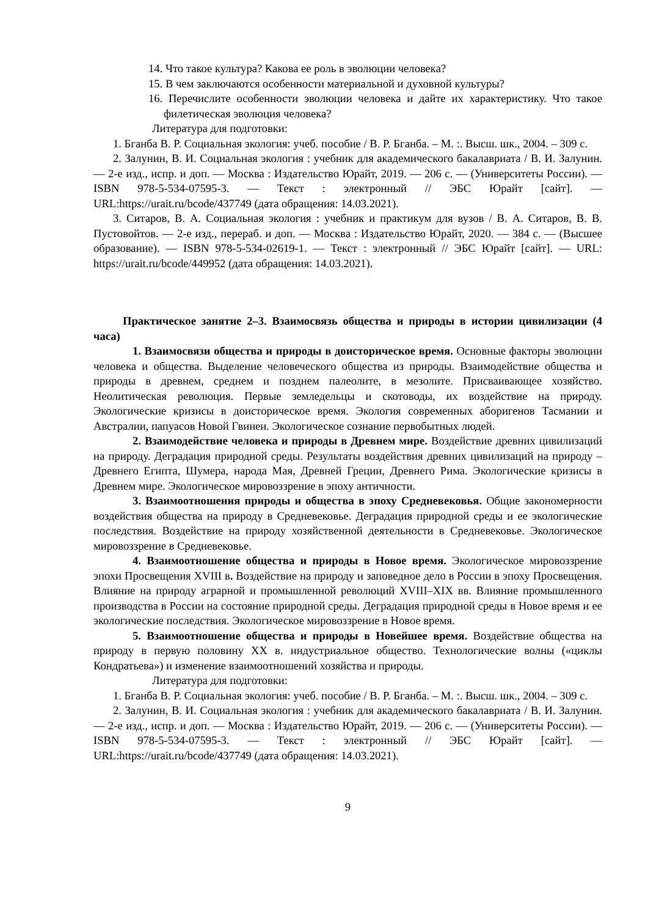14. Что такое культура? Какова ее роль в эволюции человека?
15. В чем заключаются особенности материальной и духовной культуры?
16. Перечислите особенности эволюции человека и дайте их характеристику. Что такое филетическая эволюция человека?
Литература для подготовки:
1. Бганба В. Р. Социальная экология: учеб. пособие / В. Р. Бганба. – М. :. Высш. шк., 2004. – 309 с.
2. Залунин, В. И. Социальная экология : учебник для академического бакалавриата / В. И. Залунин. — 2-е изд., испр. и доп. — Москва : Издательство Юрайт, 2019. — 206 с. — (Университеты России). — ISBN 978-5-534-07595-3. — Текст : электронный // ЭБС Юрайт [сайт]. — URL:https://urait.ru/bcode/437749 (дата обращения: 14.03.2021).
3. Ситаров, В. А. Социальная экология : учебник и практикум для вузов / В. А. Ситаров, В. В. Пустовойтов. — 2-е изд., перераб. и доп. — Москва : Издательство Юрайт, 2020. — 384 с. — (Высшее образование). — ISBN 978-5-534-02619-1. — Текст : электронный // ЭБС Юрайт [сайт]. — URL: https://urait.ru/bcode/449952 (дата обращения: 14.03.2021).
Практическое занятие 2–3. Взаимосвязь общества и природы в истории цивилизации (4 часа)
1. Взаимосвязи общества и природы в доисторическое время. Основные факторы эволюции человека и общества. Выделение человеческого общества из природы. Взаимодействие общества и природы в древнем, среднем и позднем палеолите, в мезолите. Присваивающее хозяйство. Неолитическая революция. Первые земледельцы и скотоводы, их воздействие на природу. Экологические кризисы в доисторическое время. Экология современных аборигенов Тасмании и Австралии, папуасов Новой Гвинеи. Экологическое сознание первобытных людей.
2. Взаимодействие человека и природы в Древнем мире. Воздействие древних цивилизаций на природу. Деградация природной среды. Результаты воздействия древних цивилизаций на природу – Древнего Египта, Шумера, народа Мая, Древней Греции, Древнего Рима. Экологические кризисы в Древнем мире. Экологическое мировоззрение в эпоху античности.
3. Взаимоотношения природы и общества в эпоху Средневековья. Общие закономерности воздействия общества на природу в Средневековье. Деградация природной среды и ее экологические последствия. Воздействие на природу хозяйственной деятельности в Средневековье. Экологическое мировоззрение в Средневековье.
4. Взаимоотношение общества и природы в Новое время. Экологическое мировоззрение эпохи Просвещения XVIII в. Воздействие на природу и заповедное дело в России в эпоху Просвещения. Влияние на природу аграрной и промышленной революций XVIII–XIX вв. Влияние промышленного производства в России на состояние природной среды. Деградация природной среды в Новое время и ее экологические последствия. Экологическое мировоззрение в Новое время.
5. Взаимоотношение общества и природы в Новейшее время. Воздействие общества на природу в первую половину XX в. индустриальное общество. Технологические волны («циклы Кондратьева») и изменение взаимоотношений хозяйства и природы.
Литература для подготовки:
1. Бганба В. Р. Социальная экология: учеб. пособие / В. Р. Бганба. – М. :. Высш. шк., 2004. – 309 с.
2. Залунин, В. И. Социальная экология : учебник для академического бакалавриата / В. И. Залунин. — 2-е изд., испр. и доп. — Москва : Издательство Юрайт, 2019. — 206 с. — (Университеты России). — ISBN 978-5-534-07595-3. — Текст : электронный // ЭБС Юрайт [сайт]. — URL:https://urait.ru/bcode/437749 (дата обращения: 14.03.2021).
9